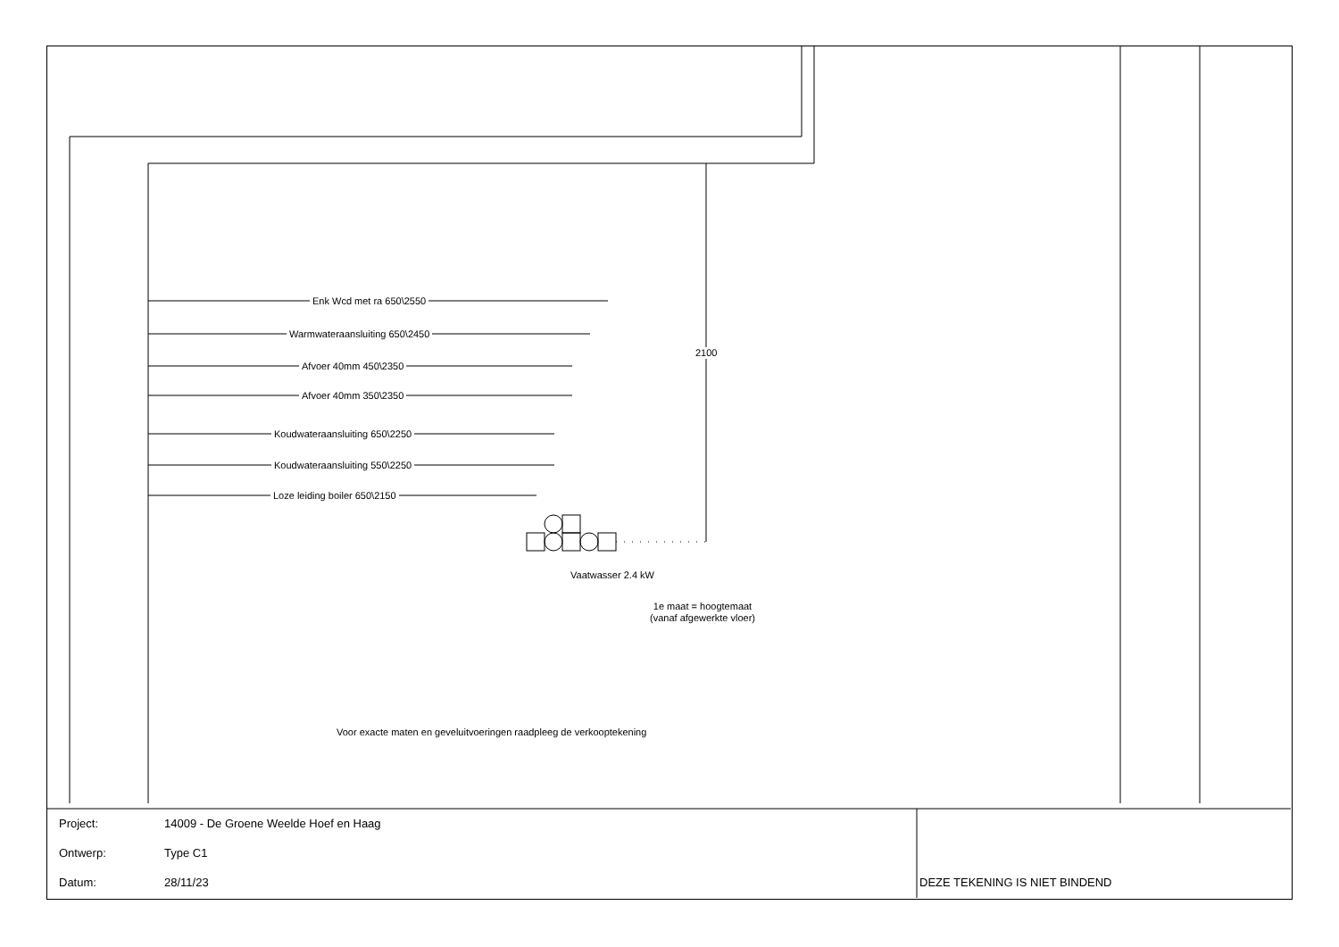Enk Wcd met ra 650\2550
Warmwateraansluiting 650\2450
Afvoer 40mm 450\2350
Afvoer 40mm 350\2350
Koudwateraansluiting 650\2250
Koudwateraansluiting 550\2250
Loze leiding boiler 650\2150
2100
Vaatwasser 2.4 kW
1e maat = hoogtemaat
(vanaf afgewerkte vloer)
Voor exacte maten en geveluitvoeringen raadpleeg de verkooptekening
| Project: | 14009 - De Groene Weelde Hoef en Haag | |
| Ontwerp: | Type C1 | |
| Datum: | 28/11/23 | DEZE TEKENING IS NIET BINDEND |